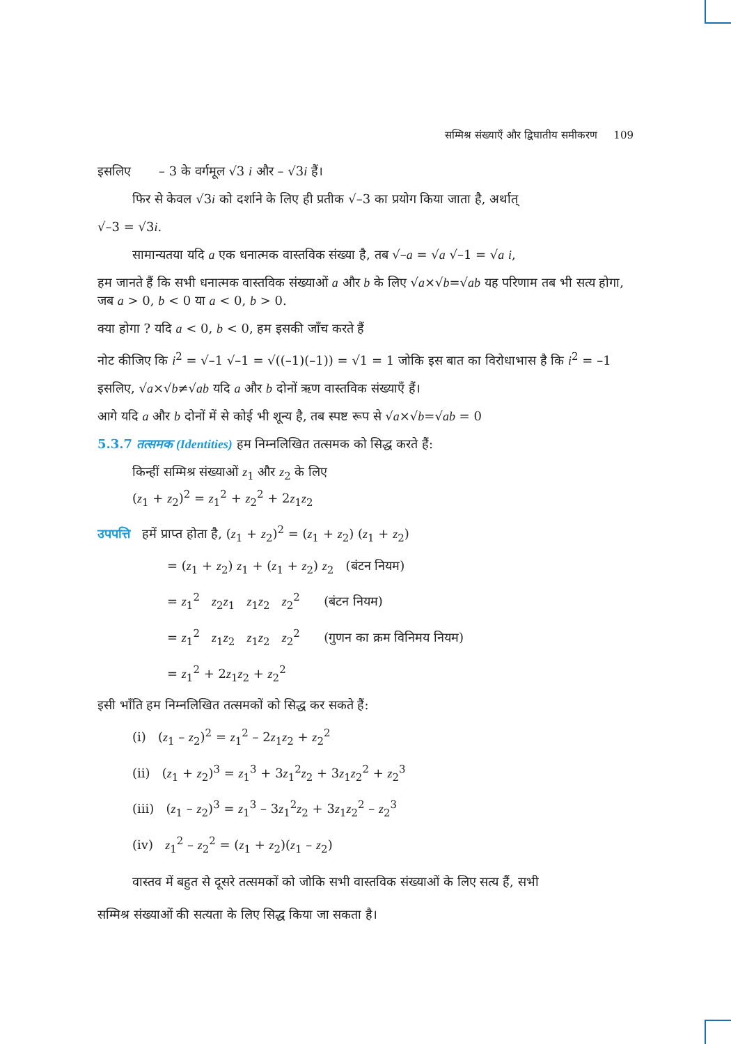सम्मिश्र संख्याएँ और द्विघातीय समीकरण 109
इसलिए – 3 के वर्गमूल √3 i और – √3i हैं।
फिर से केवल √3i को दर्शाने के लिए ही प्रतीक √–3 का प्रयोग किया जाता है, अर्थात्
√–3 = √3i.
सामान्यतया यदि a एक धनात्मक वास्तविक संख्या है, तब √–a = √a √–1 = √a i,
हम जानते हैं कि सभी धनात्मक वास्तविक संख्याओं a और b के लिए √a×√b=√ab यह परिणाम तब भी सत्य होगा, जब a > 0, b < 0 या a < 0, b > 0.
क्या होगा ? यदि a < 0, b < 0, हम इसकी जाँच करते हैं
नोट कीजिए कि i<sup>2</sup> = √–1 √–1 = √((–1)(–1)) = √1 = 1 जोकि इस बात का विरोधाभास है कि i<sup>2</sup> = –1
इसलिए, √a×√b≠√ab यदि a और b दोनों ऋण वास्तविक संख्याएँ हैं।
आगे यदि a और b दोनों में से कोई भी शून्य है, तब स्पष्ट रूप से √a×√b=√ab = 0
5.3.7 तत्समक (Identities) हम निम्नलिखित तत्समक को सिद्ध करते हैं:
किन्हीं सम्मिश्र संख्याओं z<sub>1</sub> और z<sub>2</sub> के लिए
(z<sub>1</sub> + z<sub>2</sub>)<sup>2</sup> = z<sub>1</sub><sup>2</sup> + z<sub>2</sub><sup>2</sup> + 2z<sub>1</sub>z<sub>2</sub>
उपपत्ति हमें प्राप्त होता है, (z<sub>1</sub> + z<sub>2</sub>)<sup>2</sup> = (z<sub>1</sub> + z<sub>2</sub>) (z<sub>1</sub> + z<sub>2</sub>)
= (z<sub>1</sub> + z<sub>2</sub>) z<sub>1</sub> + (z<sub>1</sub> + z<sub>2</sub>) z<sub>2</sub> (बंटन नियम)
= z<sub>1</sub><sup>2</sup> z<sub>2</sub>z<sub>1</sub> z<sub>1</sub>z<sub>2</sub> z<sub>2</sub><sup>2</sup> (बंटन नियम)
= z<sub>1</sub><sup>2</sup> z<sub>1</sub>z<sub>2</sub> z<sub>1</sub>z<sub>2</sub> z<sub>2</sub><sup>2</sup> (गुणन का क्रम विनिमय नियम)
= z<sub>1</sub><sup>2</sup> + 2z<sub>1</sub>z<sub>2</sub> + z<sub>2</sub><sup>2</sup>
इसी भाँति हम निम्नलिखित तत्समकों को सिद्ध कर सकते हैं:
(i) (z<sub>1</sub> – z<sub>2</sub>)<sup>2</sup> = z<sub>1</sub><sup>2</sup> – 2z<sub>1</sub>z<sub>2</sub> + z<sub>2</sub><sup>2</sup>
(ii) (z<sub>1</sub> + z<sub>2</sub>)<sup>3</sup> = z<sub>1</sub><sup>3</sup> + 3z<sub>1</sub><sup>2</sup>z<sub>2</sub> + 3z<sub>1</sub>z<sub>2</sub><sup>2</sup> + z<sub>2</sub><sup>3</sup>
(iii) (z<sub>1</sub> – z<sub>2</sub>)<sup>3</sup> = z<sub>1</sub><sup>3</sup> – 3z<sub>1</sub><sup>2</sup>z<sub>2</sub> + 3z<sub>1</sub>z<sub>2</sub><sup>2</sup> – z<sub>2</sub><sup>3</sup>
(iv) z<sub>1</sub><sup>2</sup> – z<sub>2</sub><sup>2</sup> = (z<sub>1</sub> + z<sub>2</sub>)(z<sub>1</sub> – z<sub>2</sub>)
वास्तव में बहुत से दूसरे तत्समकों को जोकि सभी वास्तविक संख्याओं के लिए सत्य हैं, सभी
सम्मिश्र संख्याओं की सत्यता के लिए सिद्ध किया जा सकता है।